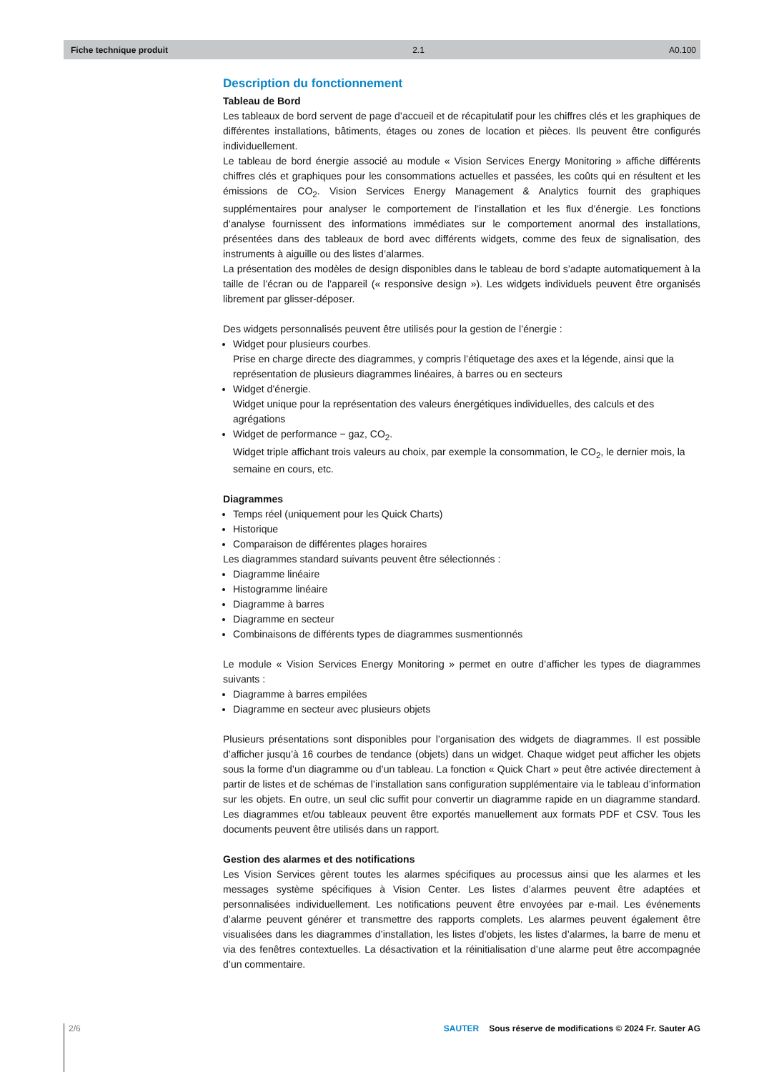Fiche technique produit 2.1 A0.100
Description du fonctionnement
Tableau de Bord
Les tableaux de bord servent de page d’accueil et de récapitulatif pour les chiffres clés et les graphiques de différentes installations, bâtiments, étages ou zones de location et pièces. Ils peuvent être configurés individuellement.
Le tableau de bord énergie associé au module « Vision Services Energy Monitoring » affiche différents chiffres clés et graphiques pour les consommations actuelles et passées, les coûts qui en résultent et les émissions de CO<sub>2</sub>. Vision Services Energy Management & Analytics fournit des graphiques supplémentaires pour analyser le comportement de l’installation et les flux d’énergie. Les fonctions d’analyse fournissent des informations immédiates sur le comportement anormal des installations, présentées dans des tableaux de bord avec différents widgets, comme des feux de signalisation, des instruments à aiguille ou des listes d’alarmes.
La présentation des modèles de design disponibles dans le tableau de bord s’adapte automatiquement à la taille de l’écran ou de l’appareil (« responsive design »). Les widgets individuels peuvent être organisés librement par glisser-déposer.
Des widgets personnalisés peuvent être utilisés pour la gestion de l’énergie :
Widget pour plusieurs courbes.
Prise en charge directe des diagrammes, y compris l’étiquetage des axes et la légende, ainsi que la représentation de plusieurs diagrammes linéaires, à barres ou en secteurs
Widget d’énergie.
Widget unique pour la représentation des valeurs énergétiques individuelles, des calculs et des agrégations
Widget de performance − gaz, CO<sub>2</sub>.
Widget triple affichant trois valeurs au choix, par exemple la consommation, le CO<sub>2</sub>, le dernier mois, la semaine en cours, etc.
Diagrammes
Temps réel (uniquement pour les Quick Charts)
Historique
Comparaison de différentes plages horaires
Les diagrammes standard suivants peuvent être sélectionnés :
Diagramme linéaire
Histogramme linéaire
Diagramme à barres
Diagramme en secteur
Combinaisons de différents types de diagrammes susmentionnés
Le module « Vision Services Energy Monitoring » permet en outre d’afficher les types de diagrammes suivants :
Diagramme à barres empilées
Diagramme en secteur avec plusieurs objets
Plusieurs présentations sont disponibles pour l’organisation des widgets de diagrammes. Il est possible d’afficher jusqu’à 16 courbes de tendance (objets) dans un widget. Chaque widget peut afficher les objets sous la forme d’un diagramme ou d’un tableau. La fonction « Quick Chart » peut être activée directement à partir de listes et de schémas de l’installation sans configuration supplémentaire via le tableau d’information sur les objets. En outre, un seul clic suffit pour convertir un diagramme rapide en un diagramme standard. Les diagrammes et/ou tableaux peuvent être exportés manuellement aux formats PDF et CSV. Tous les documents peuvent être utilisés dans un rapport.
Gestion des alarmes et des notifications
Les Vision Services gèrent toutes les alarmes spécifiques au processus ainsi que les alarmes et les messages système spécifiques à Vision Center. Les listes d’alarmes peuvent être adaptées et personnalisées individuellement. Les notifications peuvent être envoyées par e-mail. Les événements d’alarme peuvent générer et transmettre des rapports complets. Les alarmes peuvent également être visualisées dans les diagrammes d’installation, les listes d’objets, les listes d’alarmes, la barre de menu et via des fenêtres contextuelles. La désactivation et la réinitialisation d’une alarme peut être accompagnée d’un commentaire.
2/6 SAUTER Sous réserve de modifications © 2024 Fr. Sauter AG